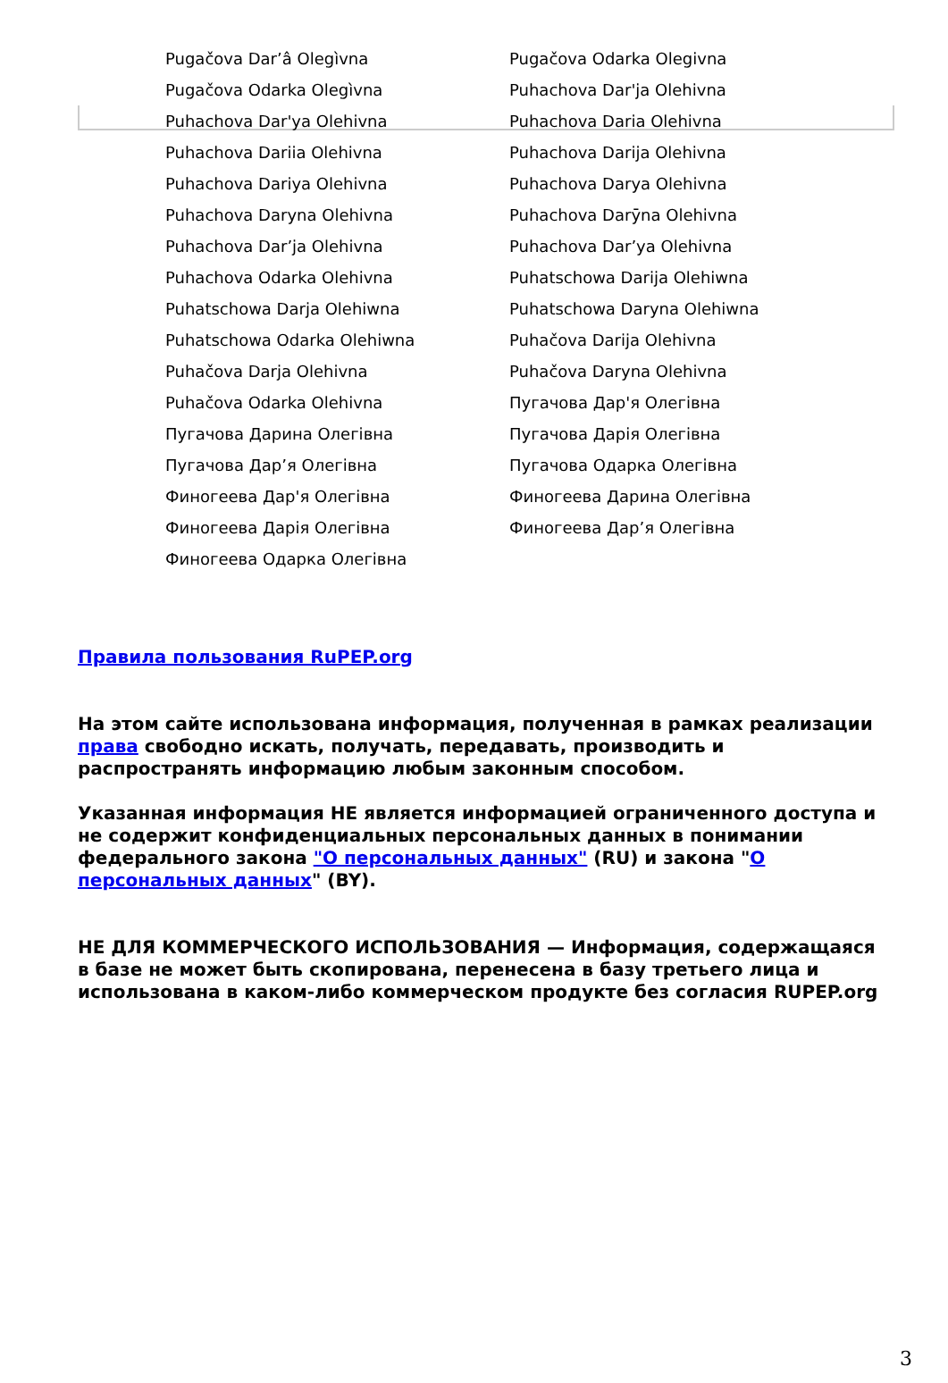| Pugačova Dar’â Olegìvna | Pugačova Odarka Olegivna |
| Pugačova Odarka Olegìvna | Puhachova Dar'ja Olehivna |
| Puhachova Dar'ya Olehivna | Puhachova Daria Olehivna |
| Puhachova Dariia Olehivna | Puhachova Darija Olehivna |
| Puhachova Dariya Olehivna | Puhachova Darya Olehivna |
| Puhachova Daryna Olehivna | Puhachova Darȳna Olehivna |
| Puhachova Dar’ja Olehivna | Puhachova Dar’ya Olehivna |
| Puhachova Odarka Olehivna | Puhatschowa Darija Olehiwna |
| Puhatschowa Darja Olehiwna | Puhatschowa Daryna Olehiwna |
| Puhatschowa Odarka Olehiwna | Puhačova Darija Olehivna |
| Puhačova Darja Olehivna | Puhačova Daryna Olehivna |
| Puhačova Odarka Olehivna | Пугачова Дар'я Олегівна |
| Пугачова Дарина Олегівна | Пугачова Дарія Олегівна |
| Пугачова Дар’я Олегівна | Пугачова Одарка Олегівна |
| Финогеева Дар'я Олегівна | Финогеева Дарина Олегівна |
| Финогеева Дарія Олегівна | Финогеева Дар’я Олегівна |
| Финогеева Одарка Олегівна | |
Правила пользования RuPEP.org
На этом сайте использована информация, полученная в рамках реализации права свободно искать, получать, передавать, производить и распространять информацию любым законным способом.
Указанная информация НЕ является информацией ограниченного доступа и не содержит конфиденциальных персональных данных в понимании федерального закона "О персональных данных" (RU) и закона "О персональных данных" (BY).
НЕ ДЛЯ КОММЕРЧЕСКОГО ИСПОЛЬЗОВАНИЯ — Информация, содержащаяся в базе не может быть скопирована, перенесена в базу третьего лица и использована в каком-либо коммерческом продукте без согласия RUPEP.org
3